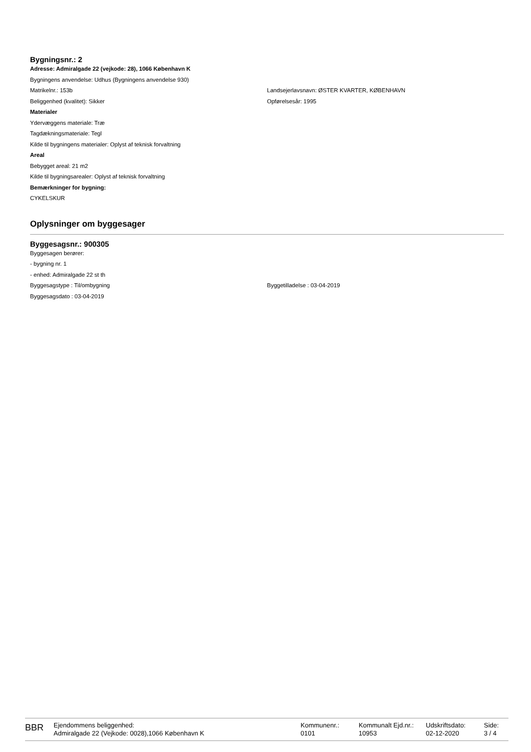Bygningsnr.: 2
Adresse: Admiralgade 22 (vejkode: 28), 1066 København K
Bygningens anvendelse: Udhus (Bygningens anvendelse 930)
Matrikelnr.: 153b Landsejerlavsnavn: ØSTER KVARTER, KØBENHAVN
Beliggenhed (kvalitet): Sikker Opførelsesår: 1995
Materialer
Ydervæggens materiale: Træ
Tagdækningsmateriale: Tegl
Kilde til bygningens materialer: Oplyst af teknisk forvaltning
Areal
Bebygget areal: 21 m2
Kilde til bygningsarealer: Oplyst af teknisk forvaltning
Bemærkninger for bygning:
CYKELSKUR
Oplysninger om byggesager
Byggesagsnr.: 900305
Byggesagen berører:
- bygning nr. 1
- enhed: Admiralgade 22 st th
Byggesagstype : Til/ombygning Byggetilladelse : 03-04-2019
Byggesagsdato : 03-04-2019
BBR
Ejendommens beliggenhed:
Admiralgade 22 (Vejkode: 0028),1066 København K
Kommunenr.:
0101
Kommunalt Ejd.nr.:
10953
Udskriftsdato:
02-12-2020
Side:
3 / 4